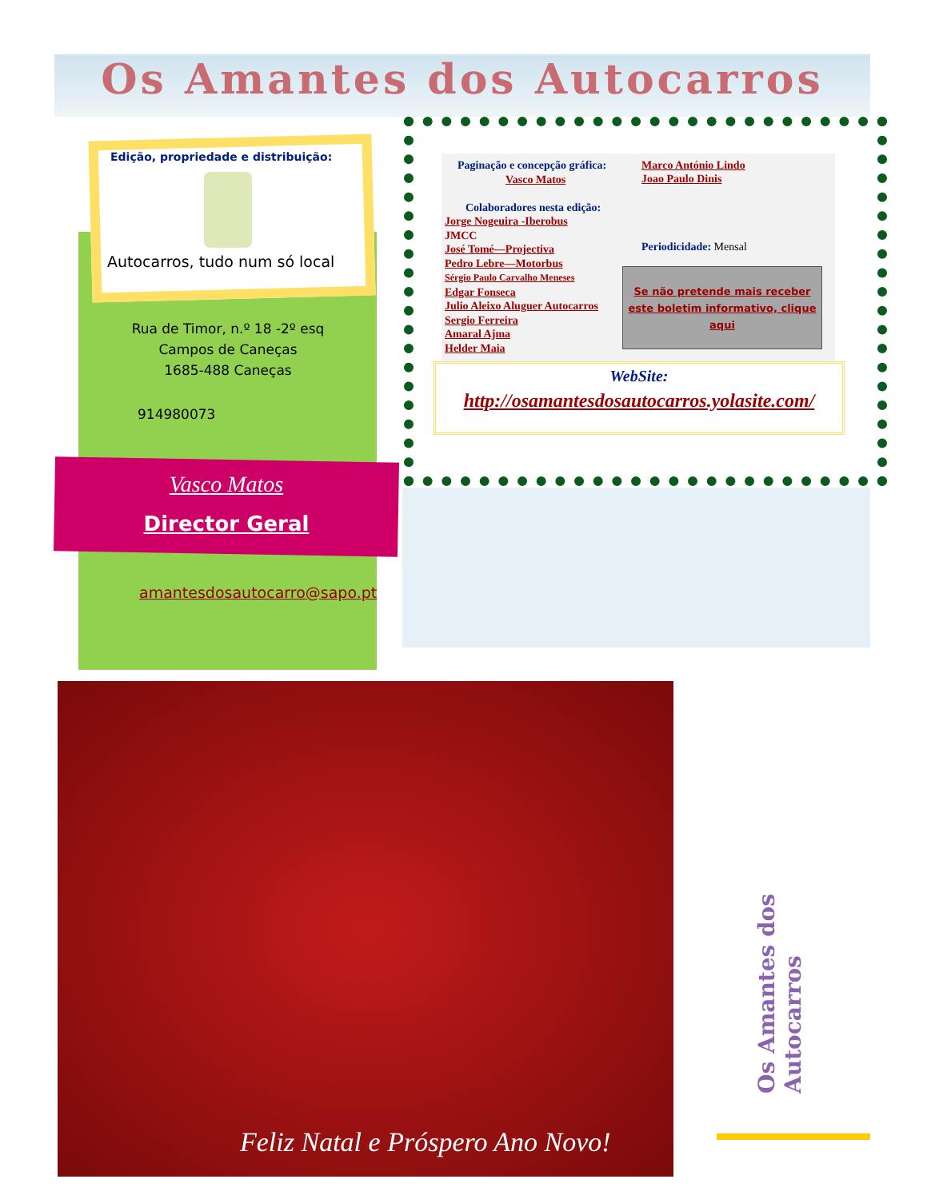Os Amantes dos Autocarros
Edição, propriedade e distribuição:
Autocarros, tudo num só local
Rua de Timor, n.º 18 -2º esq
Campos de Caneças
1685-488 Caneças
914980073
Vasco Matos
Director Geral
amantesdosautocarro@sapo.pt
Paginação e concepção gráfica:
Vasco Matos
Colaboradores nesta edição:
Jorge Nogeuira -Iberobus
JMCC
José Tomé—Projectiva
Pedro Lebre—Motorbus
Sérgio Paulo Carvalho Meneses
Edgar Fonseca
Julio Aleixo Aluguer Autocarros
Sergio Ferreira
Amaral Ajma
Helder Maia
Marco António Lindo
Joao Paulo Dinis
Periodicidade: Mensal
Se não pretende mais receber
este boletim informativo, clique
aqui
WebSite:
http://osamantesdosautocarros.yolasite.com/
Feliz Natal e Próspero Ano Novo!
Os Amantes dos Autocarros